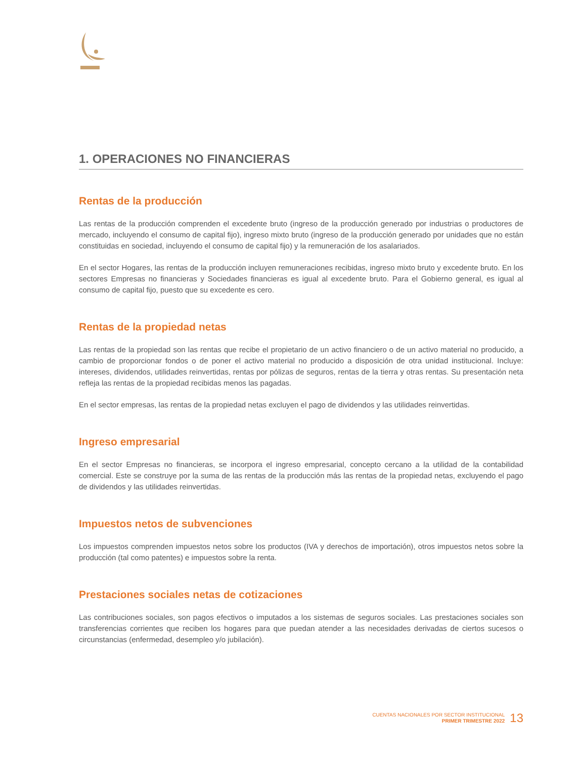1. OPERACIONES NO FINANCIERAS
Rentas de la producción
Las rentas de la producción comprenden el excedente bruto (ingreso de la producción generado por industrias o productores de mercado, incluyendo el consumo de capital fijo), ingreso mixto bruto (ingreso de la producción generado por unidades que no están constituidas en sociedad, incluyendo el consumo de capital fijo) y la remuneración de los asalariados.
En el sector Hogares, las rentas de la producción incluyen remuneraciones recibidas, ingreso mixto bruto y excedente bruto. En los sectores Empresas no financieras y Sociedades financieras es igual al excedente bruto. Para el Gobierno general, es igual al consumo de capital fijo, puesto que su excedente es cero.
Rentas de la propiedad netas
Las rentas de la propiedad son las rentas que recibe el propietario de un activo financiero o de un activo material no producido, a cambio de proporcionar fondos o de poner el activo material no producido a disposición de otra unidad institucional. Incluye: intereses, dividendos, utilidades reinvertidas, rentas por pólizas de seguros, rentas de la tierra y otras rentas. Su presentación neta refleja las rentas de la propiedad recibidas menos las pagadas.
En el sector empresas, las rentas de la propiedad netas excluyen el pago de dividendos y las utilidades reinvertidas.
Ingreso empresarial
En el sector Empresas no financieras, se incorpora el ingreso empresarial, concepto cercano a la utilidad de la contabilidad comercial. Este se construye por la suma de las rentas de la producción más las rentas de la propiedad netas, excluyendo el pago de dividendos y las utilidades reinvertidas.
Impuestos netos de subvenciones
Los impuestos comprenden impuestos netos sobre los productos (IVA y derechos de importación), otros impuestos netos sobre la producción (tal como patentes) e impuestos sobre la renta.
Prestaciones sociales netas de cotizaciones
Las contribuciones sociales, son pagos efectivos o imputados a los sistemas de seguros sociales. Las prestaciones sociales son transferencias corrientes que reciben los hogares para que puedan atender a las necesidades derivadas de ciertos sucesos o circunstancias (enfermedad, desempleo y/o jubilación).
CUENTAS NACIONALES POR SECTOR INSTITUCIONAL
PRIMER TRIMESTRE 2022
13